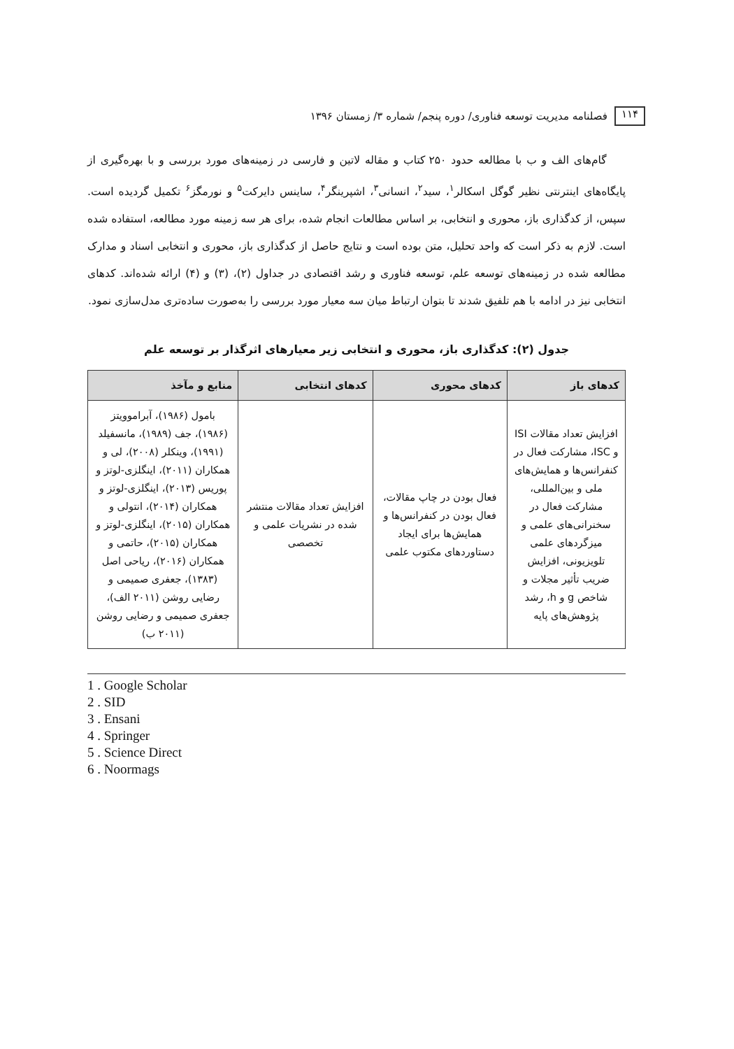۱۱۴
فصلنامه مدیریت توسعه فناوری/ دوره پنجم/ شماره ۳/ زمستان ۱۳۹۶
گام‌های الف و ب با مطالعه حدود ۲۵۰ کتاب و مقاله لاتین و فارسی در زمینه‌های مورد بررسی و با بهره‌گیری از پایگاه‌های اینترنتی نظیر گوگل اسکالر<sup>۱</sup>، سید<sup>۲</sup>، انسانی<sup>۳</sup>، اشپرینگر<sup>۴</sup>، ساینس دایرکت<sup>۵</sup> و نورمگز<sup>۶</sup> تکمیل گردیده است. سپس، از کدگذاری باز، محوری و انتخابی، بر اساس مطالعات انجام شده، برای هر سه زمینه مورد مطالعه، استفاده شده است. لازم به ذکر است که واحد تحلیل، متن بوده است و نتایج حاصل از کدگذاری باز، محوری و انتخابی اسناد و مدارک مطالعه شده در زمینه‌های توسعه علم، توسعه فناوری و رشد اقتصادی در جداول (۲)، (۳) و (۴) ارائه شده‌اند. کدهای انتخابی نیز در ادامه با هم تلفیق شدند تا بتوان ارتباط میان سه معیار مورد بررسی را به‌صورت ساده‌تری مدل‌سازی نمود.
جدول (۲): کدگذاری باز، محوری و انتخابی زیر معیارهای اثرگذار بر توسعه علم
| کدهای باز | کدهای محوری | کدهای انتخابی | منابع و مآخذ |
| --- | --- | --- | --- |
| افزایش تعداد مقالات ISI و ISC، مشارکت فعال در کنفرانس‌ها و همایش‌های ملی و بین‌المللی، مشارکت فعال در سخنرانی‌های علمی و میزگردهای علمی تلویزیونی، افزایش ضریب تأثیر مجلات و شاخص g و h، رشد پژوهش‌های پایه | فعال بودن در چاپ مقالات، فعال بودن در کنفرانس‌ها و همایش‌ها برای ایجاد دستاوردهای مکتوب علمی | افزایش تعداد مقالات منتشر شده در نشریات علمی و تخصصی | بامول (۱۹۸۶)، آبراموویتز (۱۹۸۶)، جف (۱۹۸۹)، مانسفیلد (۱۹۹۱)، وینکلر (۲۰۰۸)، لی و همکاران (۲۰۱۱)، اینگلزی-لوتز و پوریس (۲۰۱۳)، اینگلزی-لوتز و همکاران (۲۰۱۴)، انتولی و همکاران (۲۰۱۵)، اینگلزی-لوتز و همکاران (۲۰۱۵)، حاتمی و همکاران (۲۰۱۶)، ریاحی اصل (۱۳۸۳)، جعفری صمیمی و رضایی روشن (۲۰۱۱ الف)، جعفری صمیمی و رضایی روشن (۲۰۱۱ ب) |
1 . Google Scholar
2 . SID
3 . Ensani
4 . Springer
5 . Science Direct
6 . Noormags